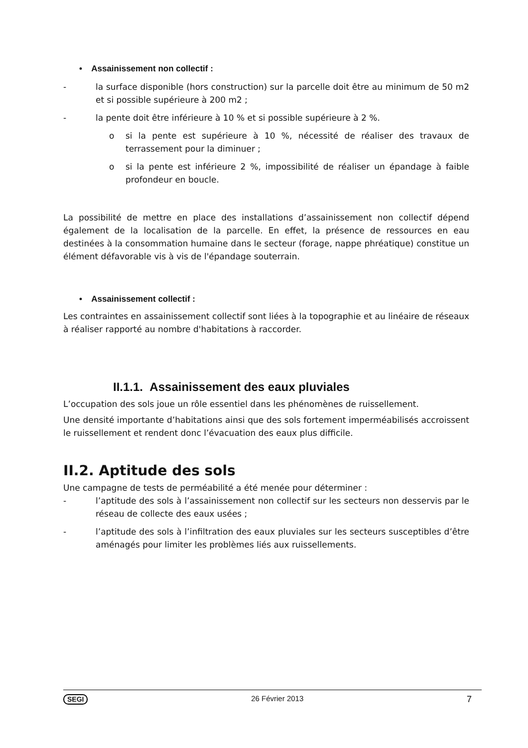• Assainissement non collectif :
- la surface disponible (hors construction) sur la parcelle doit être au minimum de 50 m2 et si possible supérieure à 200 m2 ;
- la pente doit être inférieure à 10 % et si possible supérieure à 2 %.
o si la pente est supérieure à 10 %, nécessité de réaliser des travaux de terrassement pour la diminuer ;
o si la pente est inférieure 2 %, impossibilité de réaliser un épandage à faible profondeur en boucle.
La possibilité de mettre en place des installations d’assainissement non collectif dépend également de la localisation de la parcelle. En effet, la présence de ressources en eau destinées à la consommation humaine dans le secteur (forage, nappe phréatique) constitue un élément défavorable vis à vis de l'épandage souterrain.
• Assainissement collectif :
Les contraintes en assainissement collectif sont liées à la topographie et au linéaire de réseaux à réaliser rapporté au nombre d'habitations à raccorder.
II.1.1. Assainissement des eaux pluviales
L’occupation des sols joue un rôle essentiel dans les phénomènes de ruissellement.
Une densité importante d’habitations ainsi que des sols fortement imperméabilisés accroissent le ruissellement et rendent donc l’évacuation des eaux plus difficile.
II.2. Aptitude des sols
Une campagne de tests de perméabilité a été menée pour déterminer :
- l’aptitude des sols à l’assainissement non collectif sur les secteurs non desservis par le réseau de collecte des eaux usées ;
- l’aptitude des sols à l’infiltration des eaux pluviales sur les secteurs susceptibles d’être aménagés pour limiter les problèmes liés aux ruissellements.
SEGI 26 Février 2013 7